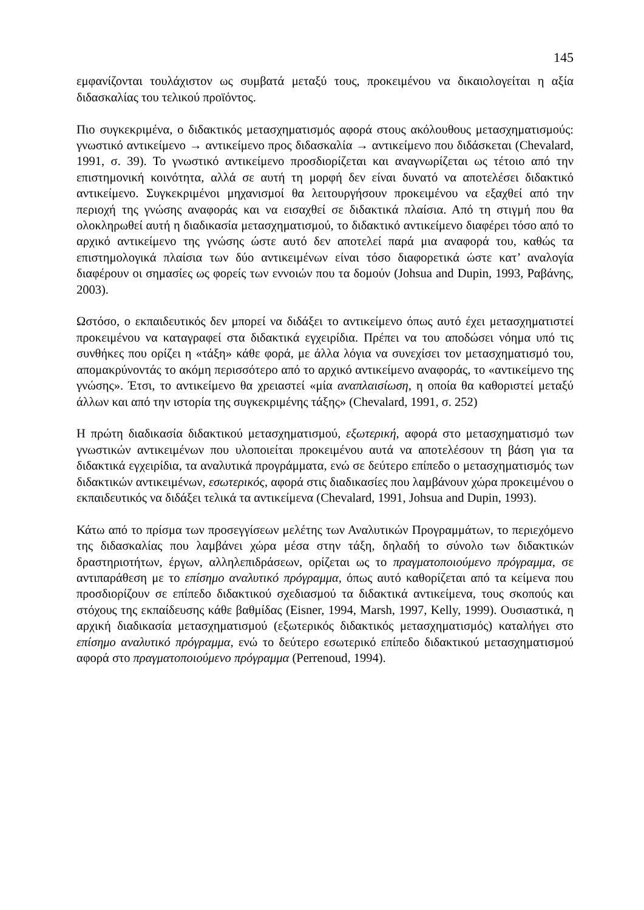145
εμφανίζονται τουλάχιστον ως συμβατά μεταξύ τους, προκειμένου να δικαιολογείται η αξία διδασκαλίας του τελικού προϊόντος.
Πιο συγκεκριμένα, ο διδακτικός μετασχηματισμός αφορά στους ακόλουθους μετασχηματισμούς: γνωστικό αντικείμενο → αντικείμενο προς διδασκαλία → αντικείμενο που διδάσκεται (Chevalard, 1991, σ. 39). Το γνωστικό αντικείμενο προσδιορίζεται και αναγνωρίζεται ως τέτοιο από την επιστημονική κοινότητα, αλλά σε αυτή τη μορφή δεν είναι δυνατό να αποτελέσει διδακτικό αντικείμενο. Συγκεκριμένοι μηχανισμοί θα λειτουργήσουν προκειμένου να εξαχθεί από την περιοχή της γνώσης αναφοράς και να εισαχθεί σε διδακτικά πλαίσια. Από τη στιγμή που θα ολοκληρωθεί αυτή η διαδικασία μετασχηματισμού, το διδακτικό αντικείμενο διαφέρει τόσο από το αρχικό αντικείμενο της γνώσης ώστε αυτό δεν αποτελεί παρά μια αναφορά του, καθώς τα επιστημολογικά πλαίσια των δύο αντικειμένων είναι τόσο διαφορετικά ώστε κατ’ αναλογία διαφέρουν οι σημασίες ως φορείς των εννοιών που τα δομούν (Johsua and Dupin, 1993, Ραβάνης, 2003).
Ωστόσο, ο εκπαιδευτικός δεν μπορεί να διδάξει το αντικείμενο όπως αυτό έχει μετασχηματιστεί προκειμένου να καταγραφεί στα διδακτικά εγχειρίδια. Πρέπει να του αποδώσει νόημα υπό τις συνθήκες που ορίζει η «τάξη» κάθε φορά, με άλλα λόγια να συνεχίσει τον μετασχηματισμό του, απομακρύνοντάς το ακόμη περισσότερο από το αρχικό αντικείμενο αναφοράς, το «αντικείμενο της γνώσης». Έτσι, το αντικείμενο θα χρειαστεί «μία αναπλαισίωση, η οποία θα καθοριστεί μεταξύ άλλων και από την ιστορία της συγκεκριμένης τάξης» (Chevalard, 1991, σ. 252)
Η πρώτη διαδικασία διδακτικού μετασχηματισμού, εξωτερική, αφορά στο μετασχηματισμό των γνωστικών αντικειμένων που υλοποιείται προκειμένου αυτά να αποτελέσουν τη βάση για τα διδακτικά εγχειρίδια, τα αναλυτικά προγράμματα, ενώ σε δεύτερο επίπεδο ο μετασχηματισμός των διδακτικών αντικειμένων, εσωτερικός, αφορά στις διαδικασίες που λαμβάνουν χώρα προκειμένου ο εκπαιδευτικός να διδάξει τελικά τα αντικείμενα (Chevalard, 1991, Johsua and Dupin, 1993).
Κάτω από το πρίσμα των προσεγγίσεων μελέτης των Αναλυτικών Προγραμμάτων, το περιεχόμενο της διδασκαλίας που λαμβάνει χώρα μέσα στην τάξη, δηλαδή το σύνολο των διδακτικών δραστηριοτήτων, έργων, αλληλεπιδράσεων, ορίζεται ως το πραγματοποιούμενο πρόγραμμα, σε αντιπαράθεση με το επίσημο αναλυτικό πρόγραμμα, όπως αυτό καθορίζεται από τα κείμενα που προσδιορίζουν σε επίπεδο διδακτικού σχεδιασμού τα διδακτικά αντικείμενα, τους σκοπούς και στόχους της εκπαίδευσης κάθε βαθμίδας (Eisner, 1994, Marsh, 1997, Kelly, 1999). Ουσιαστικά, η αρχική διαδικασία μετασχηματισμού (εξωτερικός διδακτικός μετασχηματισμός) καταλήγει στο επίσημο αναλυτικό πρόγραμμα, ενώ το δεύτερο εσωτερικό επίπεδο διδακτικού μετασχηματισμού αφορά στο πραγματοποιούμενο πρόγραμμα (Perrenoud, 1994).